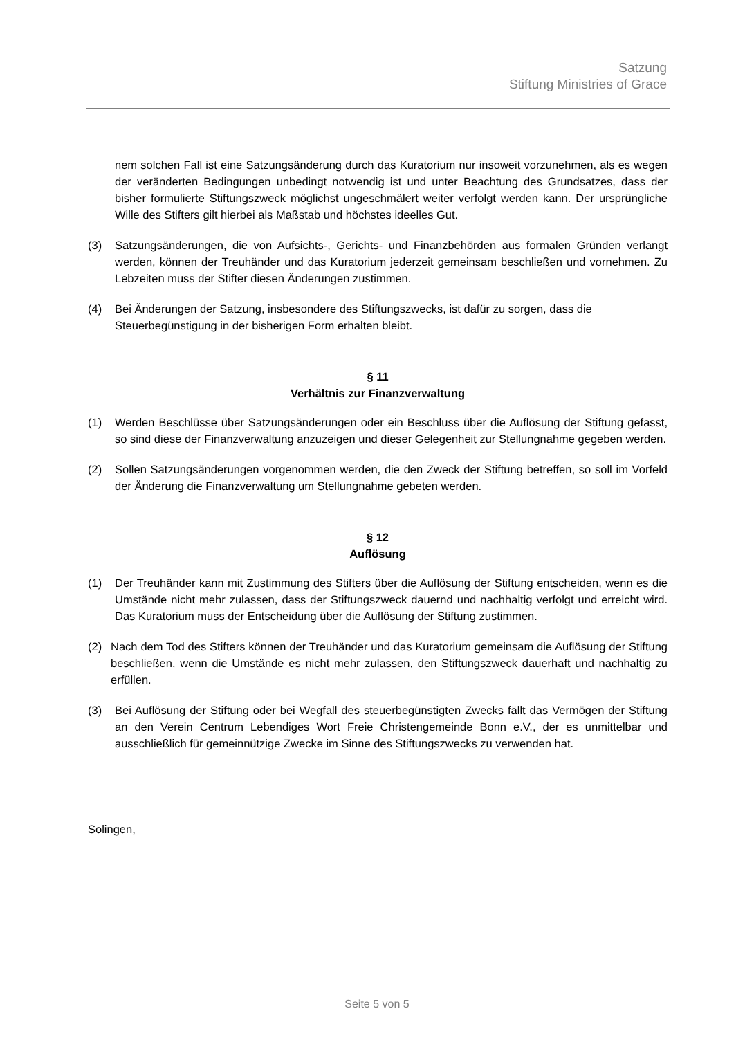Satzung
Stiftung Ministries of Grace
nem solchen Fall ist eine Satzungsänderung durch das Kuratorium nur insoweit vorzunehmen, als es wegen der veränderten Bedingungen unbedingt notwendig ist und unter Beachtung des Grundsatzes, dass der bisher formulierte Stiftungszweck möglichst ungeschmälert weiter verfolgt werden kann. Der ursprüngliche Wille des Stifters gilt hierbei als Maßstab und höchstes ideelles Gut.
(3) Satzungsänderungen, die von Aufsichts-, Gerichts- und Finanzbehörden aus formalen Gründen verlangt werden, können der Treuhänder und das Kuratorium jederzeit gemeinsam beschließen und vornehmen. Zu Lebzeiten muss der Stifter diesen Änderungen zustimmen.
(4) Bei Änderungen der Satzung, insbesondere des Stiftungszwecks, ist dafür zu sorgen, dass die Steuerbegünstigung in der bisherigen Form erhalten bleibt.
§ 11
Verhältnis zur Finanzverwaltung
(1) Werden Beschlüsse über Satzungsänderungen oder ein Beschluss über die Auflösung der Stiftung gefasst, so sind diese der Finanzverwaltung anzuzeigen und dieser Gelegenheit zur Stellungnahme gegeben werden.
(2) Sollen Satzungsänderungen vorgenommen werden, die den Zweck der Stiftung betreffen, so soll im Vorfeld der Änderung die Finanzverwaltung um Stellungnahme gebeten werden.
§ 12
Auflösung
(1) Der Treuhänder kann mit Zustimmung des Stifters über die Auflösung der Stiftung entscheiden, wenn es die Umstände nicht mehr zulassen, dass der Stiftungszweck dauernd und nachhaltig verfolgt und erreicht wird. Das Kuratorium muss der Entscheidung über die Auflösung der Stiftung zustimmen.
(2) Nach dem Tod des Stifters können der Treuhänder und das Kuratorium gemeinsam die Auflösung der Stiftung beschließen, wenn die Umstände es nicht mehr zulassen, den Stiftungszweck dauerhaft und nachhaltig zu erfüllen.
(3) Bei Auflösung der Stiftung oder bei Wegfall des steuerbegünstigten Zwecks fällt das Vermögen der Stiftung an den Verein Centrum Lebendiges Wort Freie Christengemeinde Bonn e.V., der es unmittelbar und ausschließlich für gemeinnützige Zwecke im Sinne des Stiftungszwecks zu verwenden hat.
Solingen,
Seite 5 von 5